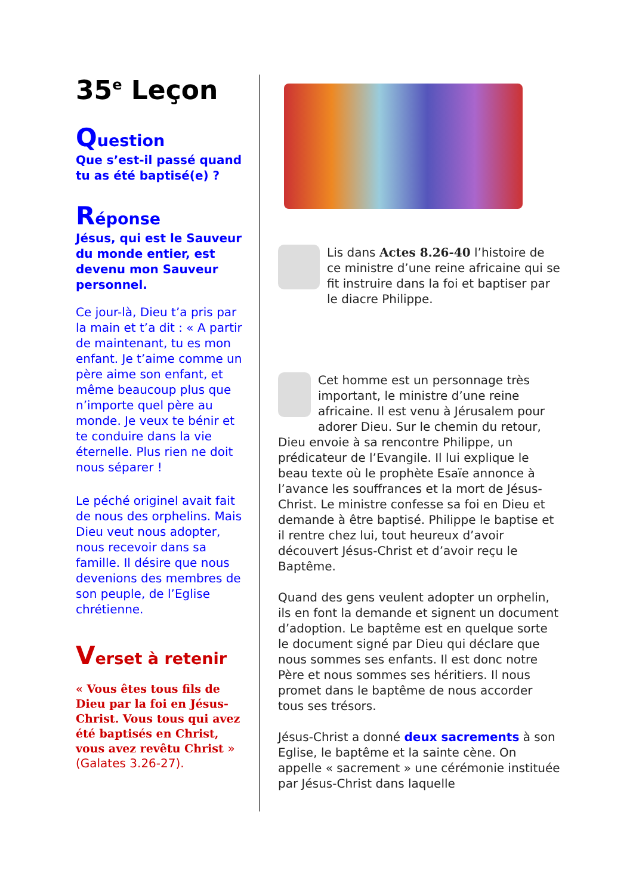35<sup>e</sup> Leçon
Question
Que s’est-il passé quand tu as été baptisé(e) ?
Réponse
Jésus, qui est le Sauveur du monde entier, est devenu mon Sauveur personnel.
Ce jour-là, Dieu t’a pris par la main et t’a dit : « A partir de maintenant, tu es mon enfant. Je t’aime comme un père aime son enfant, et même beaucoup plus que n’importe quel père au monde. Je veux te bénir et te conduire dans la vie éternelle. Plus rien ne doit nous séparer !
Le péché originel avait fait de nous des orphelins. Mais Dieu veut nous adopter, nous recevoir dans sa famille. Il désire que nous devenions des membres de son peuple, de l’Eglise chrétienne.
Verset à retenir
« Vous êtes tous fils de Dieu par la foi en Jésus-Christ. Vous tous qui avez été baptisés en Christ, vous avez revêtu Christ » (Galates 3.26-27).
Lis dans Actes 8.26-40 l’histoire de ce ministre d’une reine africaine qui se fit instruire dans la foi et baptiser par le diacre Philippe.
Cet homme est un personnage très important, le ministre d’une reine africaine. Il est venu à Jérusalem pour adorer Dieu. Sur le chemin du retour, Dieu envoie à sa rencontre Philippe, un prédicateur de l’Evangile. Il lui explique le beau texte où le prophète Esaïe annonce à l’avance les souffrances et la mort de Jésus-Christ. Le ministre confesse sa foi en Dieu et demande à être baptisé. Philippe le baptise et il rentre chez lui, tout heureux d’avoir découvert Jésus-Christ et d’avoir reçu le Baptême.
Quand des gens veulent adopter un orphelin, ils en font la demande et signent un document d’adoption. Le baptême est en quelque sorte le document signé par Dieu qui déclare que nous sommes ses enfants. Il est donc notre Père et nous sommes ses héritiers. Il nous promet dans le baptême de nous accorder tous ses trésors.
Jésus-Christ a donné deux sacrements à son Eglise, le baptême et la sainte cène. On appelle « sacrement » une cérémonie instituée par Jésus-Christ dans laquelle